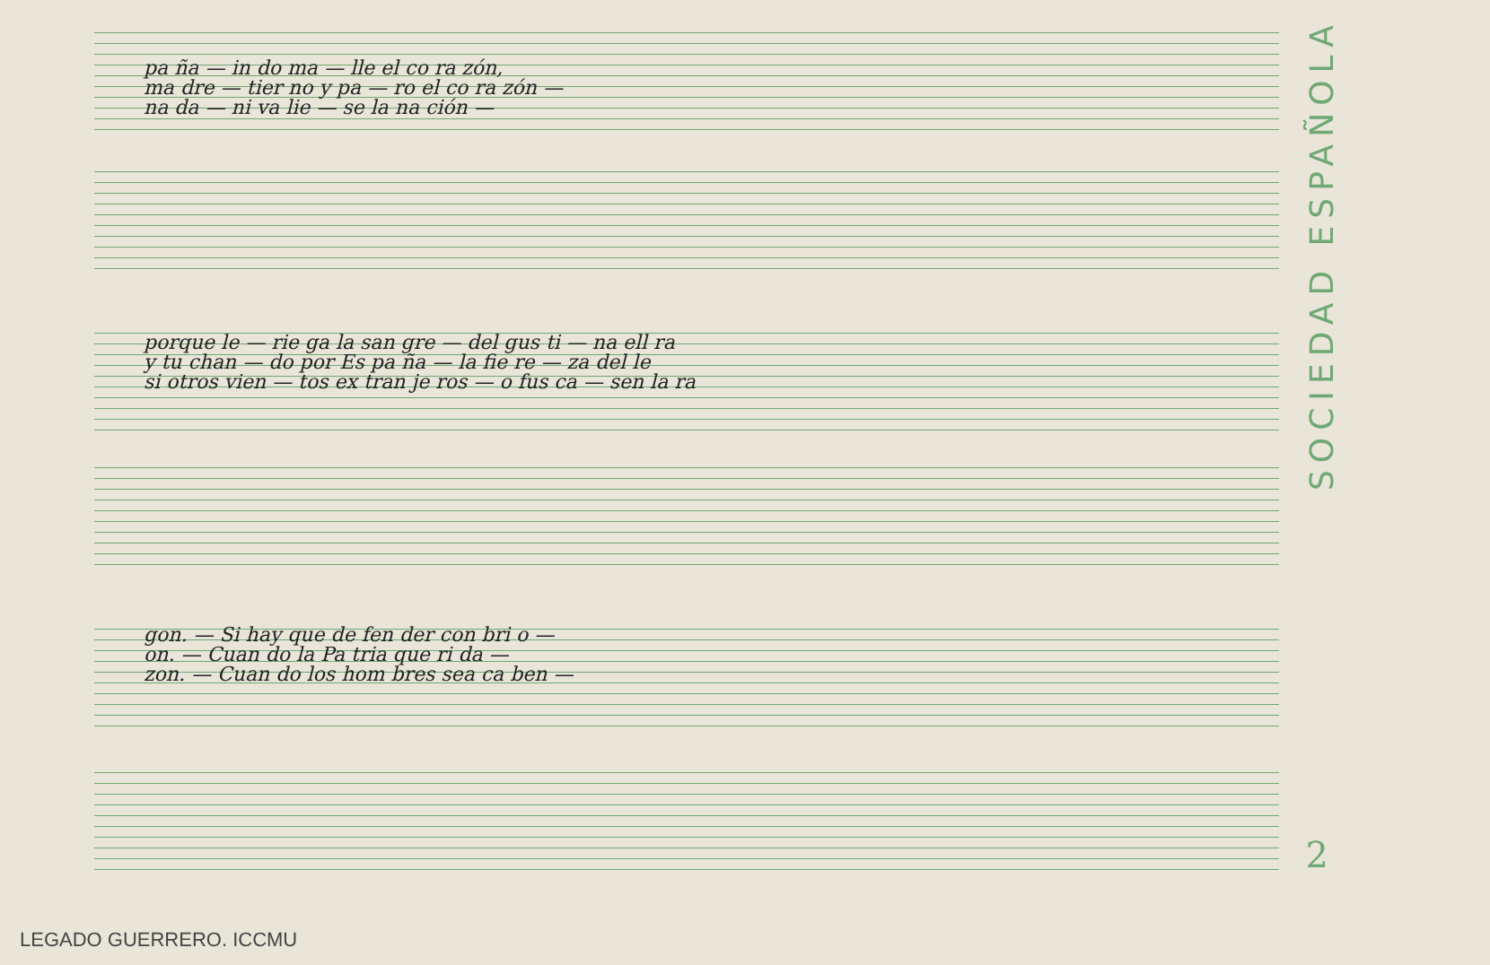pa ña — in do ma — lle el co ra zón,
ma dre — tier no y pa — ro el co ra zón —
na da — ni va lie — se la na ción —
porque le — rie ga la san gre — del gus ti — na ell ra
y tu chan — do por Es pa ña — la fie re — za del le
si otros vien — tos ex tran je ros — o fus ca — sen la ra
gon. — Si hay que de fen der con bri o —
on. — Cuan do la Pa tria que ri da —
zon. — Cuan do los hom bres sea ca ben —
SOCIEDAD ESPAÑOLA
2
LEGADO GUERRERO. ICCMU